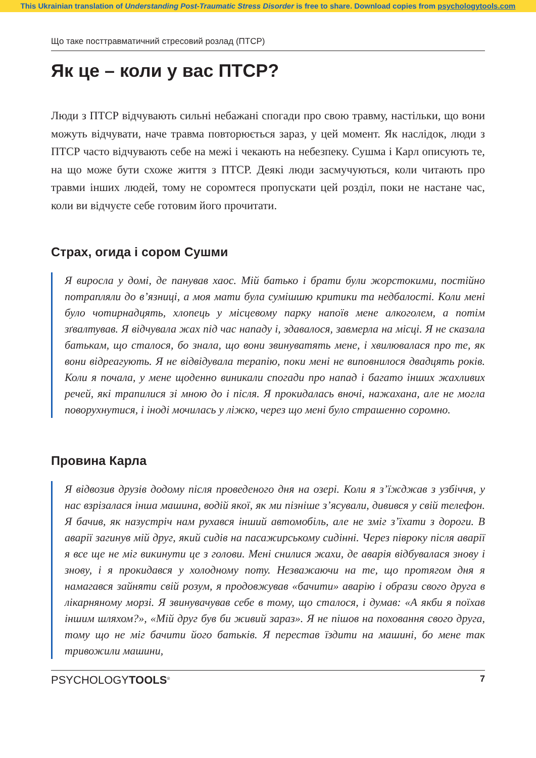This Ukrainian translation of Understanding Post-Traumatic Stress Disorder is free to share. Download copies from psychologytools.com
Що таке посттравматичний стресовий розлад (ПТСР)
Як це – коли у вас ПТСР?
Люди з ПТСР відчувають сильні небажані спогади про свою травму, настільки, що вони можуть відчувати, наче травма повторюється зараз, у цей момент. Як наслідок, люди з ПТСР часто відчувають себе на межі і чекають на небезпеку. Сушма і Карл описують те, на що може бути схоже життя з ПТСР. Деякі люди засмучуються, коли читають про травми інших людей, тому не соромтеся пропускати цей розділ, поки не настане час, коли ви відчуєте себе готовим його прочитати.
Страх, огида і сором Сушми
Я виросла у домі, де панував хаос. Мій батько і брати були жорстокими, постійно потрапляли до в’язниці, а моя мати була сумішшю критики та недбалості. Коли мені було чотирнадцять, хлопець у місцевому парку напоїв мене алкоголем, а потім зґвалтував. Я відчувала жах під час нападу і, здавалося, завмерла на місці. Я не сказала батькам, що сталося, бо знала, що вони звинуватять мене, і хвилювалася про те, як вони відреагують. Я не відвідувала терапію, поки мені не виповнилося двадцять років. Коли я почала, у мене щоденно виникали спогади про напад і багато інших жахливих речей, які трапилися зі мною до і після. Я прокидалась вночі, нажахана, але не могла поворухнутися, і іноді мочилась у ліжко, через що мені було страшенно соромно.
Провина Карла
Я відвозив друзів додому після проведеного дня на озері. Коли я з’їжджав з узбіччя, у нас взрізалася інша машина, водій якої, як ми пізніше з’ясували, дивився у свій телефон. Я бачив, як назустріч нам рухався інший автомобіль, але не зміг з’їхати з дороги. В аварії загинув мій друг, який сидів на пасажирському сидінні. Через півроку після аварії я все ще не міг викинути це з голови. Мені снилися жахи, де аварія відбувалася знову і знову, і я прокидався у холодному поту. Незважаючи на те, що протягом дня я намагався зайняти свій розум, я продовжував «бачити» аварію і образи свого друга в лікарняному морзі. Я звинувачував себе в тому, що сталося, і думав: «А якби я поїхав іншим шляхом?», «Мій друг був би живий зараз». Я не пішов на поховання свого друга, тому що не міг бачити його батьків. Я перестав їздити на машині, бо мене так тривожили машини,
PSYCHOLOGYTOOLS<sup>®</sup> 7